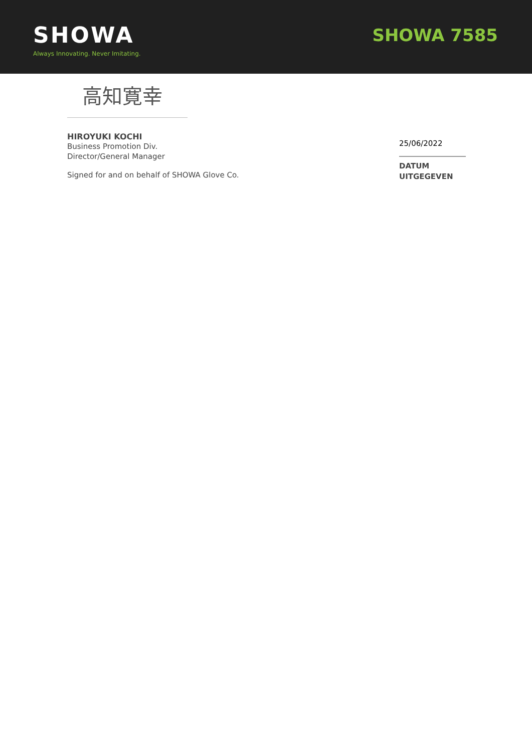SHOWA
Always Innovating. Never Imitating.
SHOWA 7585
高知寛幸
HIROYUKI KOCHI
Business Promotion Div.
Director/General Manager
Signed for and on behalf of SHOWA Glove Co.
25/06/2022
DATUM
UITGEGEVEN